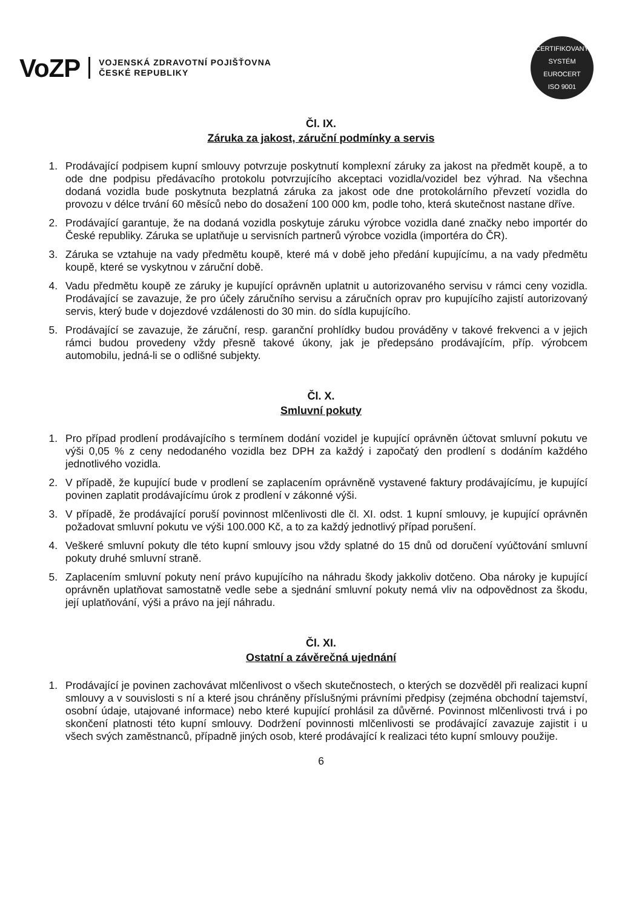VoZP
VOJENSKÁ ZDRAVOTNÍ POJIŠŤOVNA
ČESKÉ REPUBLIKY
CERTIFIKOVANÝ SYSTÉM
EUROCERT
ISO 9001
Čl. IX.
Záruka za jakost, záruční podmínky a servis
1. Prodávající podpisem kupní smlouvy potvrzuje poskytnutí komplexní záruky za jakost na předmět koupě, a to ode dne podpisu předávacího protokolu potvrzujícího akceptaci vozidla/vozidel bez výhrad. Na všechna dodaná vozidla bude poskytnuta bezplatná záruka za jakost ode dne protokolárního převzetí vozidla do provozu v délce trvání 60 měsíců nebo do dosažení 100 000 km, podle toho, která skutečnost nastane dříve.
2. Prodávající garantuje, že na dodaná vozidla poskytuje záruku výrobce vozidla dané značky nebo importér do České republiky. Záruka se uplatňuje u servisních partnerů výrobce vozidla (importéra do ČR).
3. Záruka se vztahuje na vady předmětu koupě, které má v době jeho předání kupujícímu, a na vady předmětu koupě, které se vyskytnou v záruční době.
4. Vadu předmětu koupě ze záruky je kupující oprávněn uplatnit u autorizovaného servisu v rámci ceny vozidla. Prodávající se zavazuje, že pro účely záručního servisu a záručních oprav pro kupujícího zajistí autorizovaný servis, který bude v dojezdové vzdálenosti do 30 min. do sídla kupujícího.
5. Prodávající se zavazuje, že záruční, resp. garanční prohlídky budou prováděny v takové frekvenci a v jejich rámci budou provedeny vždy přesně takové úkony, jak je předepsáno prodávajícím, příp. výrobcem automobilu, jedná-li se o odlišné subjekty.
Čl. X.
Smluvní pokuty
1. Pro případ prodlení prodávajícího s termínem dodání vozidel je kupující oprávněn účtovat smluvní pokutu ve výši 0,05 % z ceny nedodaného vozidla bez DPH za každý i započatý den prodlení s dodáním každého jednotlivého vozidla.
2. V případě, že kupující bude v prodlení se zaplacením oprávněně vystavené faktury prodávajícímu, je kupující povinen zaplatit prodávajícímu úrok z prodlení v zákonné výši.
3. V případě, že prodávající poruší povinnost mlčenlivosti dle čl. XI. odst. 1 kupní smlouvy, je kupující oprávněn požadovat smluvní pokutu ve výši 100.000 Kč, a to za každý jednotlivý případ porušení.
4. Veškeré smluvní pokuty dle této kupní smlouvy jsou vždy splatné do 15 dnů od doručení vyúčtování smluvní pokuty druhé smluvní straně.
5. Zaplacením smluvní pokuty není právo kupujícího na náhradu škody jakkoliv dotčeno. Oba nároky je kupující oprávněn uplatňovat samostatně vedle sebe a sjednání smluvní pokuty nemá vliv na odpovědnost za škodu, její uplatňování, výši a právo na její náhradu.
Čl. XI.
Ostatní a závěrečná ujednání
1. Prodávající je povinen zachovávat mlčenlivost o všech skutečnostech, o kterých se dozvěděl při realizaci kupní smlouvy a v souvislosti s ní a které jsou chráněny příslušnými právními předpisy (zejména obchodní tajemství, osobní údaje, utajované informace) nebo které kupující prohlásil za důvěrné. Povinnost mlčenlivosti trvá i po skončení platnosti této kupní smlouvy. Dodržení povinnosti mlčenlivosti se prodávající zavazuje zajistit i u všech svých zaměstnanců, případně jiných osob, které prodávající k realizaci této kupní smlouvy použije.
6